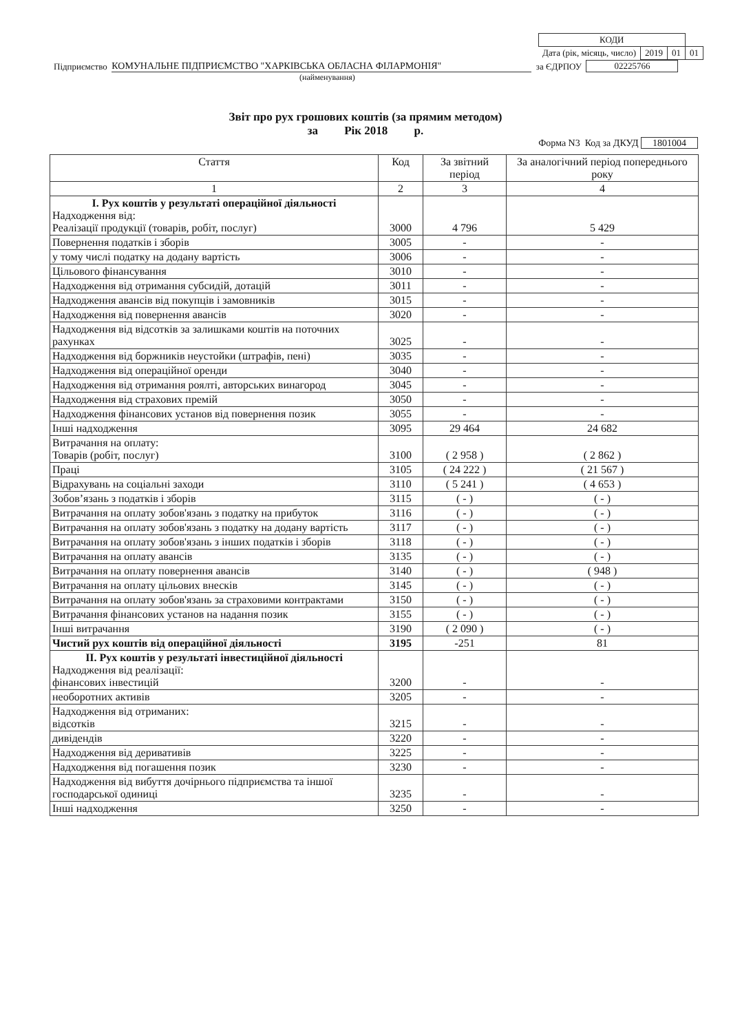| КОДИ | | | |
| Дата (рік, місяць, число) | 2019 | 01 | 01 |
Підприємство КОМУНАЛЬНЕ ПІДПРИЄМСТВО "ХАРКІВСЬКА ОБЛАСНА ФІЛАРМОНІЯ" за ЄДРПОУ 02225766
(найменування)
Звіт про рух грошових коштів (за прямим методом)
за Рік 2018 р.
Форма N3 Код за ДКУД 1801004
| Стаття | Код | За звітний період | За аналогічний період попереднього року |
| --- | --- | --- | --- |
| 1 | 2 | 3 | 4 |
| I. Рух коштів у результаті операційної діяльності Надходження від: Реалізації продукції (товарів, робіт, послуг) | 3000 | 4 796 | 5 429 |
| Повернення податків і зборів | 3005 | - | - |
| у тому числі податку на додану вартість | 3006 | - | - |
| Цільового фінансування | 3010 | - | - |
| Надходження від отримання субсидій, дотацій | 3011 | - | - |
| Надходження авансів від покупців і замовників | 3015 | - | - |
| Надходження від повернення авансів | 3020 | - | - |
| Надходження від відсотків за залишками коштів на поточних рахунках | 3025 | - | - |
| Надходження від боржників неустойки (штрафів, пені) | 3035 | - | - |
| Надходження від операційної оренди | 3040 | - | - |
| Надходження від отримання роялті, авторських винагород | 3045 | - | - |
| Надходження від страхових премій | 3050 | - | - |
| Надходження фінансових установ від повернення позик | 3055 | - | - |
| Інші надходження | 3095 | 29 464 | 24 682 |
| Витрачання на оплату: Товарів (робіт, послуг) | 3100 | ( 2 958 ) | ( 2 862 ) |
| Праці | 3105 | ( 24 222 ) | ( 21 567 ) |
| Відрахувань на соціальні заходи | 3110 | ( 5 241 ) | ( 4 653 ) |
| Зобов’язань з податків і зборів | 3115 | ( - ) | ( - ) |
| Витрачання на оплату зобов'язань з податку на прибуток | 3116 | ( - ) | ( - ) |
| Витрачання на оплату зобов'язань з податку на додану вартість | 3117 | ( - ) | ( - ) |
| Витрачання на оплату зобов'язань з інших податків і зборів | 3118 | ( - ) | ( - ) |
| Витрачання на оплату авансів | 3135 | ( - ) | ( - ) |
| Витрачання на оплату повернення авансів | 3140 | ( - ) | ( 948 ) |
| Витрачання на оплату цільових внесків | 3145 | ( - ) | ( - ) |
| Витрачання на оплату зобов'язань за страховими контрактами | 3150 | ( - ) | ( - ) |
| Витрачання фінансових установ на надання позик | 3155 | ( - ) | ( - ) |
| Інші витрачання | 3190 | ( 2 090 ) | ( - ) |
| Чистий рух коштів від операційної діяльності | 3195 | -251 | 81 |
| II. Рух коштів у результаті інвестиційної діяльності Надходження від реалізації: фінансових інвестицій | 3200 | - | - |
| необоротних активів | 3205 | - | - |
| Надходження від отриманих: відсотків | 3215 | - | - |
| дивідендів | 3220 | - | - |
| Надходження від деривативів | 3225 | - | - |
| Надходження від погашення позик | 3230 | - | - |
| Надходження від вибуття дочірнього підприємства та іншої господарської одиниці | 3235 | - | - |
| Інші надходження | 3250 | - | - |